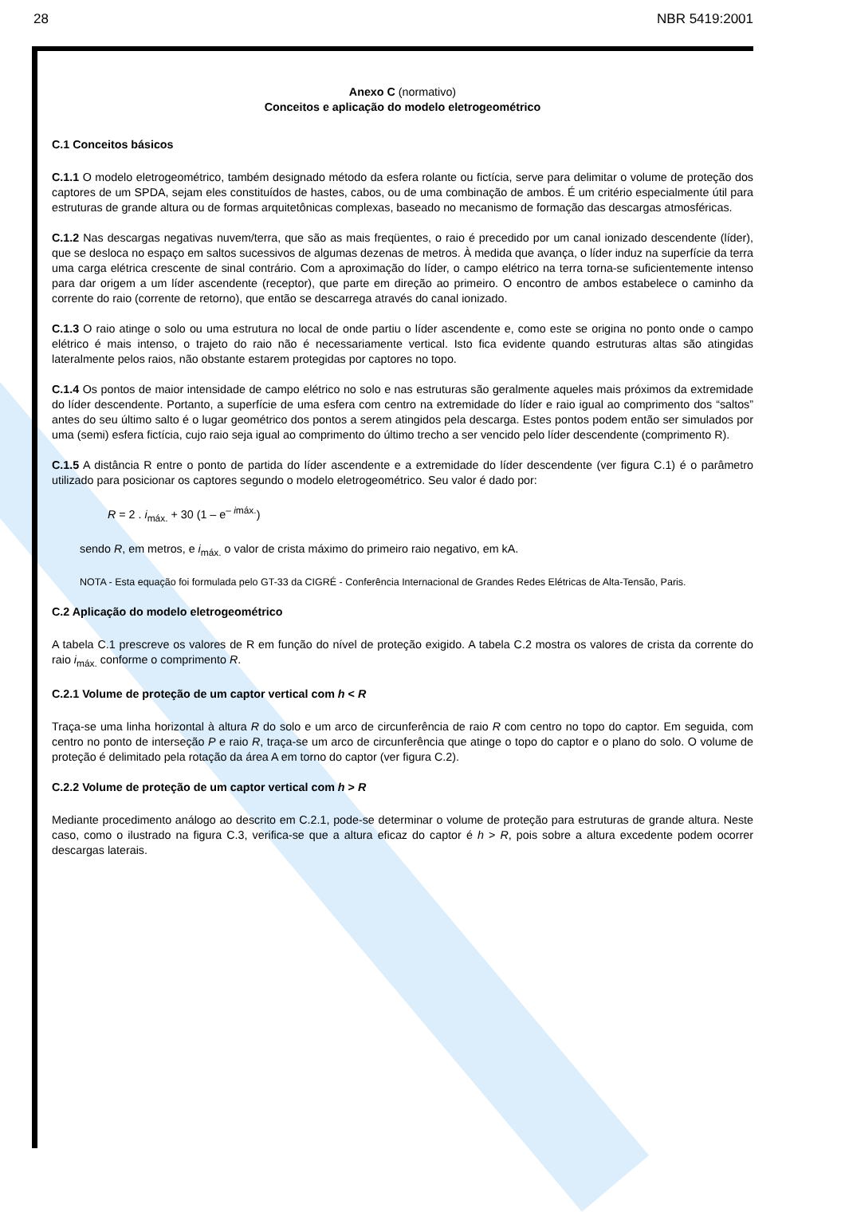28 NBR 5419:2001
Anexo C (normativo)
Conceitos e aplicação do modelo eletrogeométrico
C.1 Conceitos básicos
C.1.1 O modelo eletrogeométrico, também designado método da esfera rolante ou fictícia, serve para delimitar o volume de proteção dos captores de um SPDA, sejam eles constituídos de hastes, cabos, ou de uma combinação de ambos. É um critério especialmente útil para estruturas de grande altura ou de formas arquitetônicas complexas, baseado no mecanismo de formação das descargas atmosféricas.
C.1.2 Nas descargas negativas nuvem/terra, que são as mais freqüentes, o raio é precedido por um canal ionizado descendente (líder), que se desloca no espaço em saltos sucessivos de algumas dezenas de metros. À medida que avança, o líder induz na superfície da terra uma carga elétrica crescente de sinal contrário. Com a aproximação do líder, o campo elétrico na terra torna-se suficientemente intenso para dar origem a um líder ascendente (receptor), que parte em direção ao primeiro. O encontro de ambos estabelece o caminho da corrente do raio (corrente de retorno), que então se descarrega através do canal ionizado.
C.1.3 O raio atinge o solo ou uma estrutura no local de onde partiu o líder ascendente e, como este se origina no ponto onde o campo elétrico é mais intenso, o trajeto do raio não é necessariamente vertical. Isto fica evidente quando estruturas altas são atingidas lateralmente pelos raios, não obstante estarem protegidas por captores no topo.
C.1.4 Os pontos de maior intensidade de campo elétrico no solo e nas estruturas são geralmente aqueles mais próximos da extremidade do líder descendente. Portanto, a superfície de uma esfera com centro na extremidade do líder e raio igual ao comprimento dos “saltos” antes do seu último salto é o lugar geométrico dos pontos a serem atingidos pela descarga. Estes pontos podem então ser simulados por uma (semi) esfera fictícia, cujo raio seja igual ao comprimento do último trecho a ser vencido pelo líder descendente (comprimento R).
C.1.5 A distância R entre o ponto de partida do líder ascendente e a extremidade do líder descendente (ver figura C.1) é o parâmetro utilizado para posicionar os captores segundo o modelo eletrogeométrico. Seu valor é dado por:
R = 2 . i<sub>máx.</sub> + 30 (1 – e<sup>– imáx.</sup>)
sendo R, em metros, e i<sub>máx.</sub> o valor de crista máximo do primeiro raio negativo, em kA.
NOTA - Esta equação foi formulada pelo GT-33 da CIGRÉ - Conferência Internacional de Grandes Redes Elétricas de Alta-Tensão, Paris.
C.2 Aplicação do modelo eletrogeométrico
A tabela C.1 prescreve os valores de R em função do nível de proteção exigido. A tabela C.2 mostra os valores de crista da corrente do raio i<sub>máx.</sub> conforme o comprimento R.
C.2.1 Volume de proteção de um captor vertical com h < R
Traça-se uma linha horizontal à altura R do solo e um arco de circunferência de raio R com centro no topo do captor. Em seguida, com centro no ponto de interseção P e raio R, traça-se um arco de circunferência que atinge o topo do captor e o plano do solo. O volume de proteção é delimitado pela rotação da área A em torno do captor (ver figura C.2).
C.2.2 Volume de proteção de um captor vertical com h > R
Mediante procedimento análogo ao descrito em C.2.1, pode-se determinar o volume de proteção para estruturas de grande altura. Neste caso, como o ilustrado na figura C.3, verifica-se que a altura eficaz do captor é h > R, pois sobre a altura excedente podem ocorrer descargas laterais.